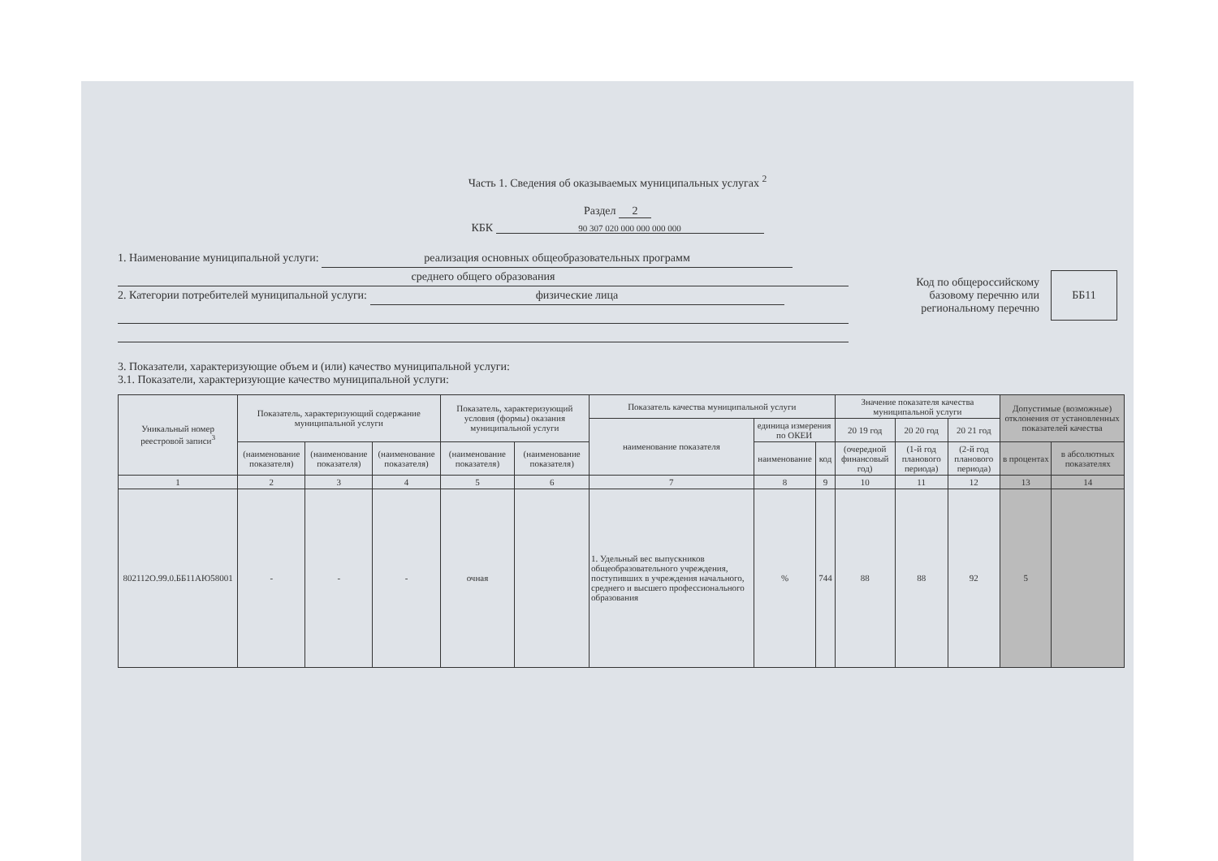Часть 1. Сведения об оказываемых муниципальных услугах <sup>2</sup>
Раздел 2
КБК 90 307 020 000 000 000 000
1. Наименование муниципальной услуги: реализация основных общеобразовательных программ
среднего общего образования
2. Категории потребителей муниципальной услуги: физические лица
Код по общероссийскому
базовому перечню или
региональному перечню
ББ11
3. Показатели, характеризующие объем и (или) качество муниципальной услуги:
3.1. Показатели, характеризующие качество муниципальной услуги:
| Уникальный номер реестровой записи<sup>3</sup> | Показатель, характеризующий содержание муниципальной услуги | | | Показатель, характеризующий условия (формы) оказания муниципальной услуги | | Показатель качества муниципальной услуги | | | Значение показателя качества муниципальной услуги | | | Допустимые (возможные) отклонения от установленных показателей качества | |
| --- | --- | --- | --- | --- | --- | --- | --- | --- | --- | --- | --- | --- | --- |
| | | | | | | наименование показателя | единица измерения по ОКЕИ | | 20 19 год | 20 20 год | 20 21 год | | |
| | (наименование показателя) | (наименование показателя) | (наименование показателя) | (наименование показателя) | (наименование показателя) | | наименование | код | (очередной финансовый год) | (1-й год планового периода) | (2-й год планового периода) | | |
| | | | | | | | | | | | | в процентах | в абсолютных показателях |
| 1 | 2 | 3 | 4 | 5 | 6 | 7 | 8 | 9 | 10 | 11 | 12 | 13 | 14 |
| 802112О.99.0.ББ11АЮ58001 | - | - | - | очная | | 1. Удельный вес выпускников общеобразовательного учреждения, поступивших в учреждения начального, среднего и высшего профессионального образования | % | 744 | 88 | 88 | 92 | 5 | |